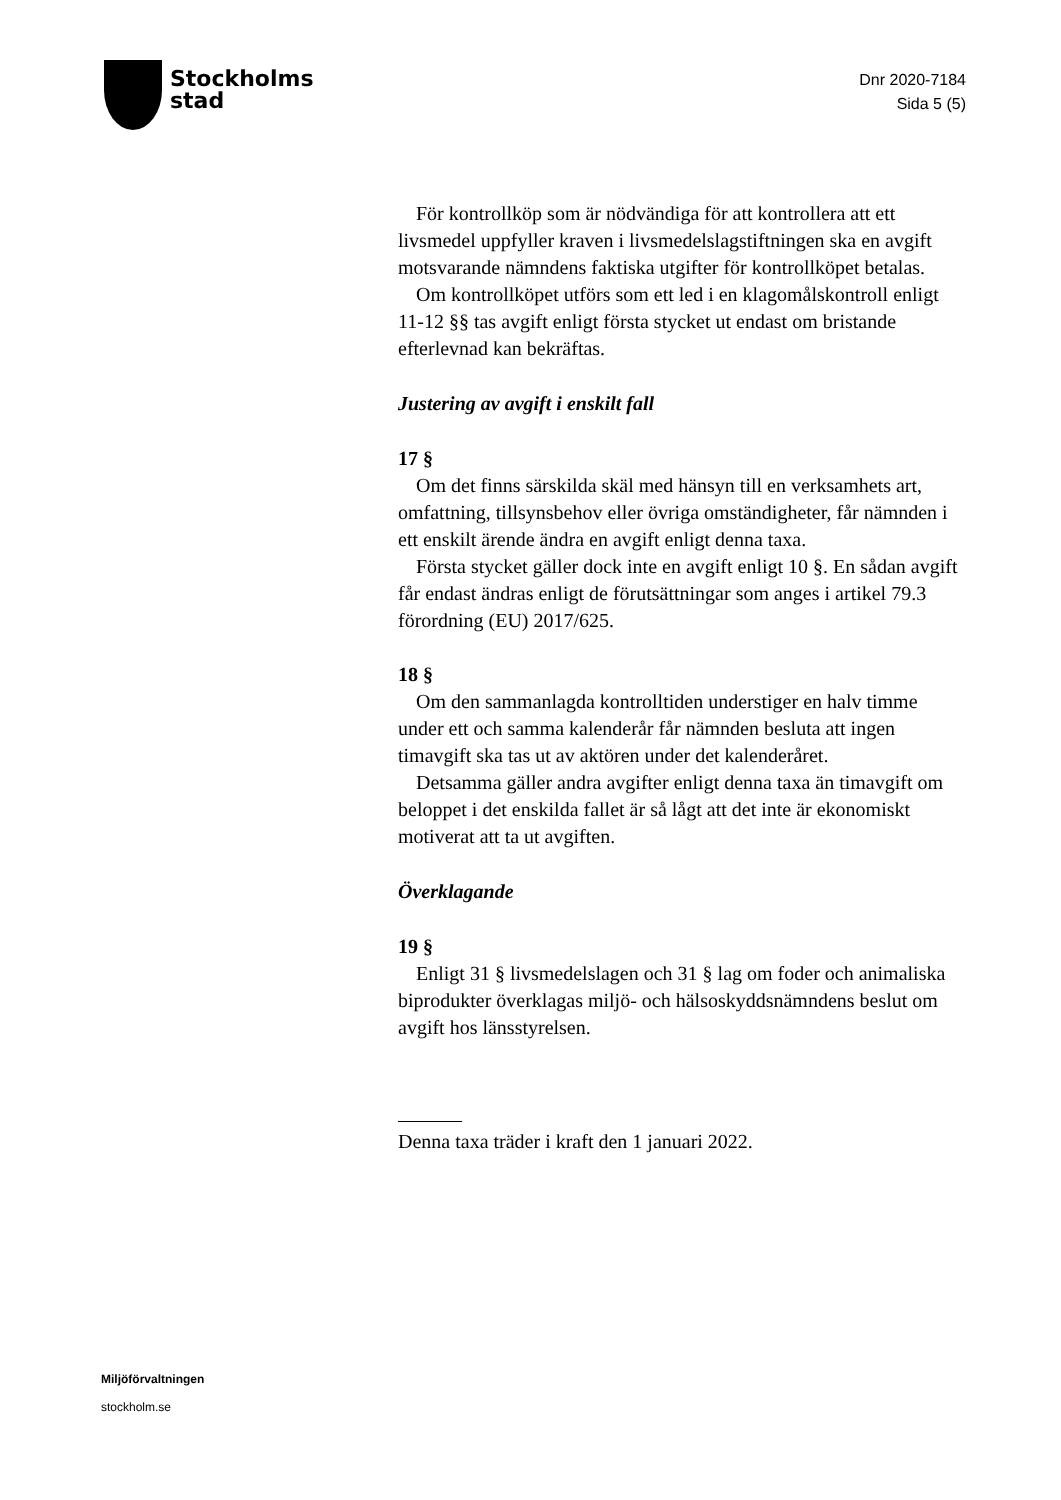Stockholms
stad
Dnr 2020-7184
Sida 5 (5)
För kontrollköp som är nödvändiga för att kontrollera att ett livsmedel uppfyller kraven i livsmedelslagstiftningen ska en avgift motsvarande nämndens faktiska utgifter för kontrollköpet betalas.
Om kontrollköpet utförs som ett led i en klagomålskontroll enligt 11-12 §§ tas avgift enligt första stycket ut endast om bristande efterlevnad kan bekräftas.
Justering av avgift i enskilt fall
17 §
Om det finns särskilda skäl med hänsyn till en verksamhets art, omfattning, tillsynsbehov eller övriga omständigheter, får nämnden i ett enskilt ärende ändra en avgift enligt denna taxa.
Första stycket gäller dock inte en avgift enligt 10 §. En sådan avgift får endast ändras enligt de förutsättningar som anges i artikel 79.3 förordning (EU) 2017/625.
18 §
Om den sammanlagda kontrolltiden understiger en halv timme under ett och samma kalenderår får nämnden besluta att ingen timavgift ska tas ut av aktören under det kalenderåret.
Detsamma gäller andra avgifter enligt denna taxa än timavgift om beloppet i det enskilda fallet är så lågt att det inte är ekonomiskt motiverat att ta ut avgiften.
Överklagande
19 §
Enligt 31 § livsmedelslagen och 31 § lag om foder och animaliska biprodukter överklagas miljö- och hälsoskyddsnämndens beslut om avgift hos länsstyrelsen.
Denna taxa träder i kraft den 1 januari 2022.
Miljöförvaltningen
stockholm.se